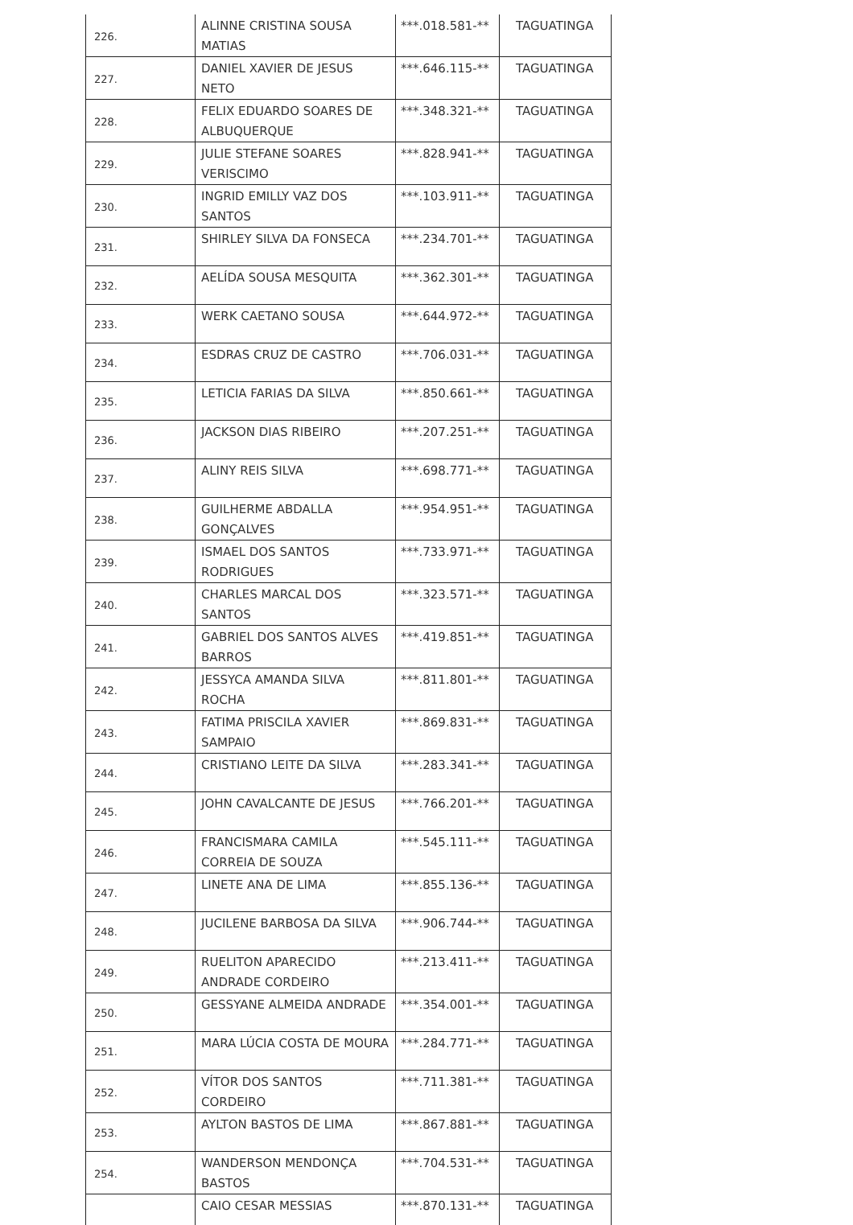| 226. | ALINNE CRISTINA SOUSA MATIAS | ***.018.581-** | TAGUATINGA |
| 227. | DANIEL XAVIER DE JESUS NETO | ***.646.115-** | TAGUATINGA |
| 228. | FELIX EDUARDO SOARES DE ALBUQUERQUE | ***.348.321-** | TAGUATINGA |
| 229. | JULIE STEFANE SOARES VERISCIMO | ***.828.941-** | TAGUATINGA |
| 230. | INGRID EMILLY VAZ DOS SANTOS | ***.103.911-** | TAGUATINGA |
| 231. | SHIRLEY SILVA DA FONSECA | ***.234.701-** | TAGUATINGA |
| 232. | AELÍDA SOUSA MESQUITA | ***.362.301-** | TAGUATINGA |
| 233. | WERK CAETANO SOUSA | ***.644.972-** | TAGUATINGA |
| 234. | ESDRAS CRUZ DE CASTRO | ***.706.031-** | TAGUATINGA |
| 235. | LETICIA FARIAS DA SILVA | ***.850.661-** | TAGUATINGA |
| 236. | JACKSON DIAS RIBEIRO | ***.207.251-** | TAGUATINGA |
| 237. | ALINY REIS SILVA | ***.698.771-** | TAGUATINGA |
| 238. | GUILHERME ABDALLA GONÇALVES | ***.954.951-** | TAGUATINGA |
| 239. | ISMAEL DOS SANTOS RODRIGUES | ***.733.971-** | TAGUATINGA |
| 240. | CHARLES MARCAL DOS SANTOS | ***.323.571-** | TAGUATINGA |
| 241. | GABRIEL DOS SANTOS ALVES BARROS | ***.419.851-** | TAGUATINGA |
| 242. | JESSYCA AMANDA SILVA ROCHA | ***.811.801-** | TAGUATINGA |
| 243. | FATIMA PRISCILA XAVIER SAMPAIO | ***.869.831-** | TAGUATINGA |
| 244. | CRISTIANO LEITE DA SILVA | ***.283.341-** | TAGUATINGA |
| 245. | JOHN CAVALCANTE DE JESUS | ***.766.201-** | TAGUATINGA |
| 246. | FRANCISMARA CAMILA CORREIA DE SOUZA | ***.545.111-** | TAGUATINGA |
| 247. | LINETE ANA DE LIMA | ***.855.136-** | TAGUATINGA |
| 248. | JUCILENE BARBOSA DA SILVA | ***.906.744-** | TAGUATINGA |
| 249. | RUELITON APARECIDO ANDRADE CORDEIRO | ***.213.411-** | TAGUATINGA |
| 250. | GESSYANE ALMEIDA ANDRADE | ***.354.001-** | TAGUATINGA |
| 251. | MARA LÚCIA COSTA DE MOURA | ***.284.771-** | TAGUATINGA |
| 252. | VÍTOR DOS SANTOS CORDEIRO | ***.711.381-** | TAGUATINGA |
| 253. | AYLTON BASTOS DE LIMA | ***.867.881-** | TAGUATINGA |
| 254. | WANDERSON MENDONÇA BASTOS | ***.704.531-** | TAGUATINGA |
| | CAIO CESAR MESSIAS | ***.870.131-** | TAGUATINGA |